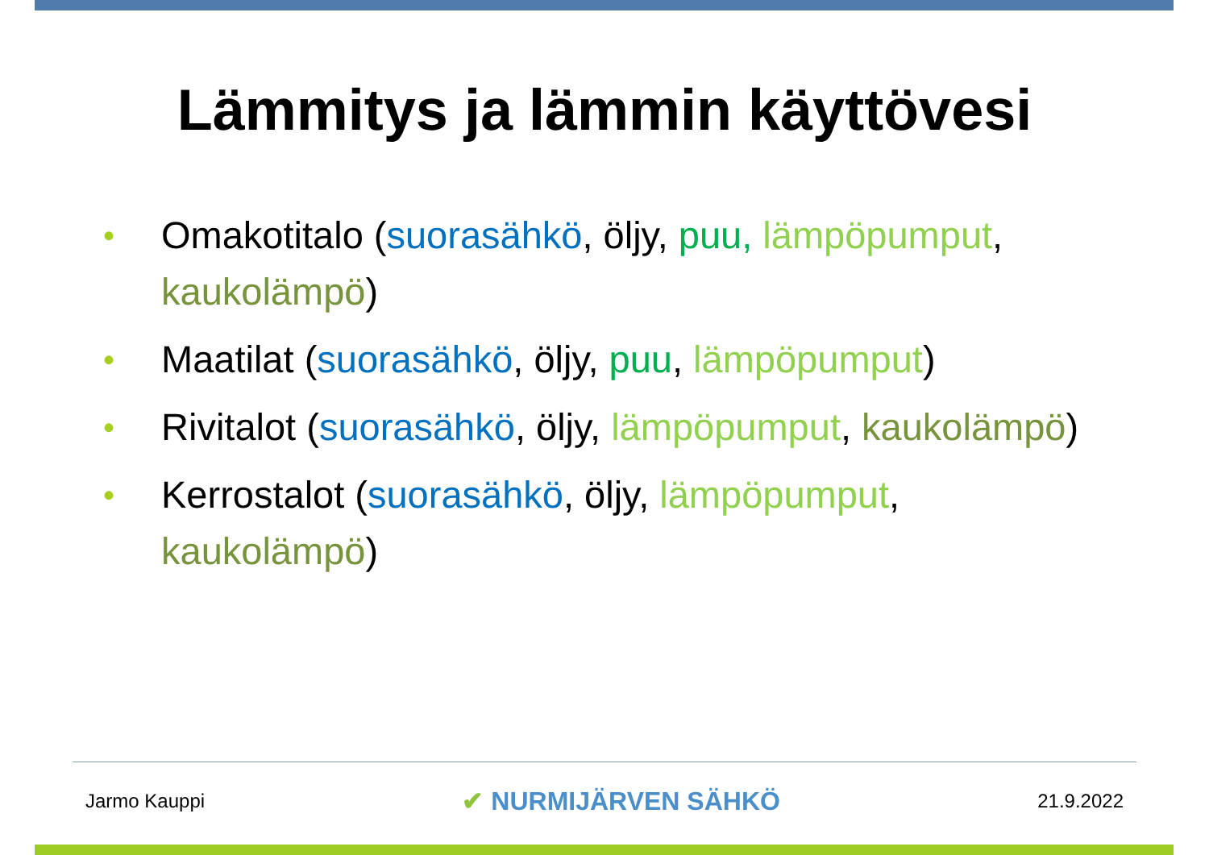Lämmitys ja lämmin käyttövesi
• Omakotitalo (suorasähkö, öljy, puu, lämpöpumput, kaukolämpö)
• Maatilat (suorasähkö, öljy, puu, lämpöpumput)
• Rivitalot (suorasähkö, öljy, lämpöpumput, kaukolämpö)
• Kerrostalot (suorasähkö, öljy, lämpöpumput, kaukolämpö)
Jarmo Kauppi ✔ NURMIJÄRVEN SÄHKÖ 21.9.2022